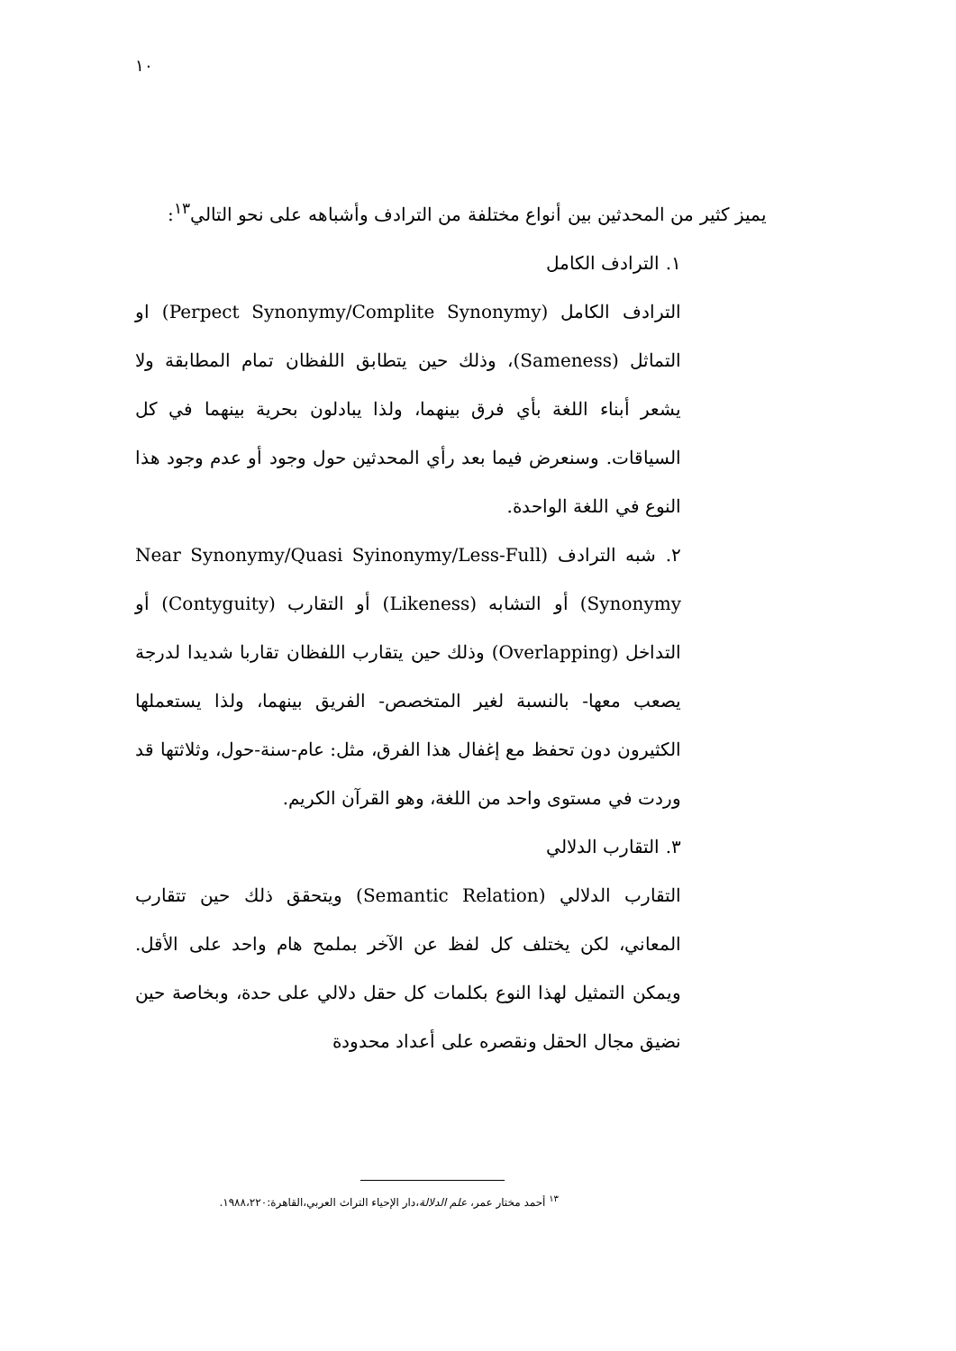١٠
يميز كثير من المحدثين بين أنواع مختلفة من الترادف وأشباهه على نحو التالي<sup>١٣</sup>:
١. الترادف الكامل
الترادف الكامل (Perpect Synonymy/Complite Synonymy) او التماثل (Sameness)، وذلك حين يتطابق اللفظان تمام المطابقة ولا يشعر أبناء اللغة بأي فرق بينهما، ولذا يبادلون بحرية بينهما في كل السياقات. وسنعرض فيما بعد رأي المحدثين حول وجود أو عدم وجود هذا النوع في اللغة الواحدة.
٢. شبه الترادف (Near Synonymy/Quasi Syinonymy/Less-Full Synonymy) أو التشابه (Likeness) أو التقارب (Contyguity) أو التداخل (Overlapping) وذلك حين يتقارب اللفظان تقاربا شديدا لدرجة يصعب معها- بالنسبة لغير المتخصص- الفريق بينهما، ولذا يستعملها الكثيرون دون تحفظ مع إغفال هذا الفرق، مثل: عام-سنة-حول، وثلاثتها قد وردت في مستوى واحد من اللغة، وهو القرآن الكريم.
٣. التقارب الدلالي
التقارب الدلالي (Semantic Relation) ويتحقق ذلك حين تتقارب المعاني، لكن يختلف كل لفظ عن الآخر بملمح هام واحد على الأقل. ويمكن التمثيل لهذا النوع بكلمات كل حقل دلالي على حدة، وبخاصة حين نضيق مجال الحقل ونقصره على أعداد محدودة
<sup>١٣</sup> أحمد مختار عمر، علم الدلالة،دار الإحياء التراث العربي،القاهرة:١٩٨٨،٢٢٠.